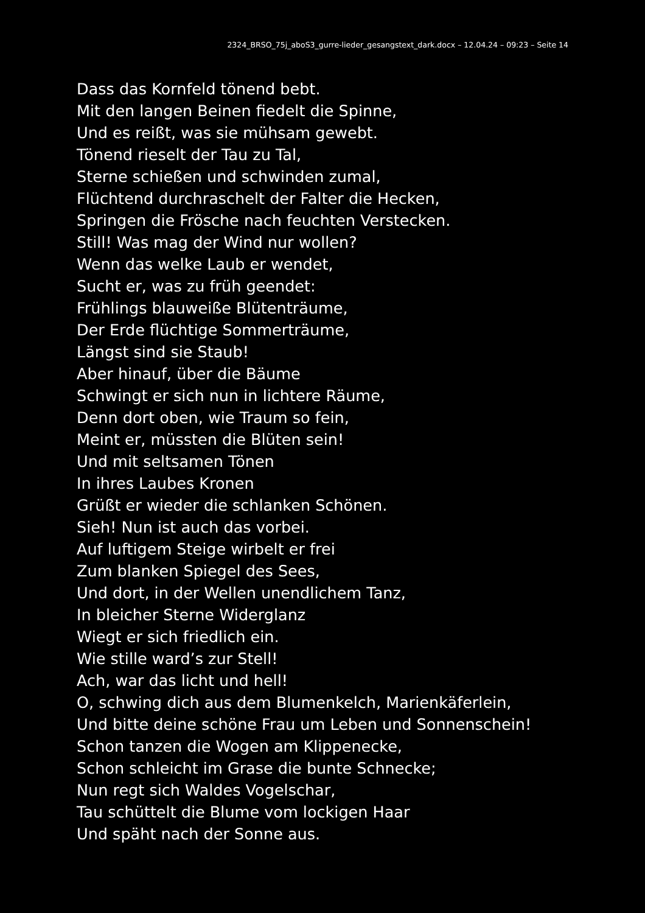2324_BRSO_75j_aboS3_gurre-lieder_gesangstext_dark.docx – 12.04.24 – 09:23 – Seite 14
Dass das Kornfeld tönend bebt.
Mit den langen Beinen fiedelt die Spinne,
Und es reißt, was sie mühsam gewebt.
Tönend rieselt der Tau zu Tal,
Sterne schießen und schwinden zumal,
Flüchtend durchraschelt der Falter die Hecken,
Springen die Frösche nach feuchten Verstecken.
Still! Was mag der Wind nur wollen?
Wenn das welke Laub er wendet,
Sucht er, was zu früh geendet:
Frühlings blauweiße Blütenträume,
Der Erde flüchtige Sommerträume,
Längst sind sie Staub!
Aber hinauf, über die Bäume
Schwingt er sich nun in lichtere Räume,
Denn dort oben, wie Traum so fein,
Meint er, müssten die Blüten sein!
Und mit seltsamen Tönen
In ihres Laubes Kronen
Grüßt er wieder die schlanken Schönen.
Sieh! Nun ist auch das vorbei.
Auf luftigem Steige wirbelt er frei
Zum blanken Spiegel des Sees,
Und dort, in der Wellen unendlichem Tanz,
In bleicher Sterne Widerglanz
Wiegt er sich friedlich ein.
Wie stille ward’s zur Stell!
Ach, war das licht und hell!
O, schwing dich aus dem Blumenkelch, Marienkäferlein,
Und bitte deine schöne Frau um Leben und Sonnenschein!
Schon tanzen die Wogen am Klippenecke,
Schon schleicht im Grase die bunte Schnecke;
Nun regt sich Waldes Vogelschar,
Tau schüttelt die Blume vom lockigen Haar
Und späht nach der Sonne aus.